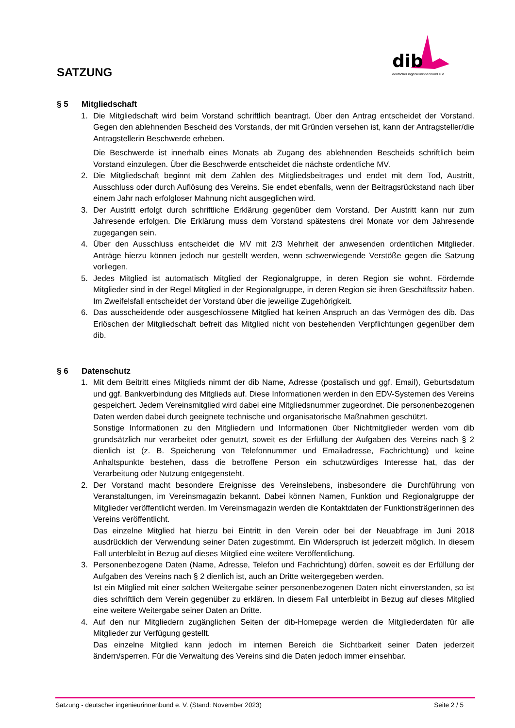dib
deutscher ingenieurinnenbund e.V.
SATZUNG
§ 5 Mitgliedschaft
1. Die Mitgliedschaft wird beim Vorstand schriftlich beantragt. Über den Antrag entscheidet der Vorstand. Gegen den ablehnenden Bescheid des Vorstands, der mit Gründen versehen ist, kann der Antragsteller/die Antragstellerin Beschwerde erheben.
Die Beschwerde ist innerhalb eines Monats ab Zugang des ablehnenden Bescheids schriftlich beim Vorstand einzulegen. Über die Beschwerde entscheidet die nächste ordentliche MV.
2. Die Mitgliedschaft beginnt mit dem Zahlen des Mitgliedsbeitrages und endet mit dem Tod, Austritt, Ausschluss oder durch Auflösung des Vereins. Sie endet ebenfalls, wenn der Beitragsrückstand nach über einem Jahr nach erfolgloser Mahnung nicht ausgeglichen wird.
3. Der Austritt erfolgt durch schriftliche Erklärung gegenüber dem Vorstand. Der Austritt kann nur zum Jahresende erfolgen. Die Erklärung muss dem Vorstand spätestens drei Monate vor dem Jahresende zugegangen sein.
4. Über den Ausschluss entscheidet die MV mit 2/3 Mehrheit der anwesenden ordentlichen Mitglieder. Anträge hierzu können jedoch nur gestellt werden, wenn schwerwiegende Verstöße gegen die Satzung vorliegen.
5. Jedes Mitglied ist automatisch Mitglied der Regionalgruppe, in deren Region sie wohnt. Fördernde Mitglieder sind in der Regel Mitglied in der Regionalgruppe, in deren Region sie ihren Geschäftssitz haben. Im Zweifelsfall entscheidet der Vorstand über die jeweilige Zugehörigkeit.
6. Das ausscheidende oder ausgeschlossene Mitglied hat keinen Anspruch an das Vermögen des dib. Das Erlöschen der Mitgliedschaft befreit das Mitglied nicht von bestehenden Verpflichtungen gegenüber dem dib.
§ 6 Datenschutz
1. Mit dem Beitritt eines Mitglieds nimmt der dib Name, Adresse (postalisch und ggf. Email), Geburtsdatum und ggf. Bankverbindung des Mitglieds auf. Diese Informationen werden in den EDV-Systemen des Vereins gespeichert. Jedem Vereinsmitglied wird dabei eine Mitgliedsnummer zugeordnet. Die personenbezogenen Daten werden dabei durch geeignete technische und organisatorische Maßnahmen geschützt.
Sonstige Informationen zu den Mitgliedern und Informationen über Nichtmitglieder werden vom dib grundsätzlich nur verarbeitet oder genutzt, soweit es der Erfüllung der Aufgaben des Vereins nach § 2 dienlich ist (z. B. Speicherung von Telefonnummer und Emailadresse, Fachrichtung) und keine Anhaltspunkte bestehen, dass die betroffene Person ein schutzwürdiges Interesse hat, das der Verarbeitung oder Nutzung entgegensteht.
2. Der Vorstand macht besondere Ereignisse des Vereinslebens, insbesondere die Durchführung von Veranstaltungen, im Vereinsmagazin bekannt. Dabei können Namen, Funktion und Regionalgruppe der Mitglieder veröffentlicht werden. Im Vereinsmagazin werden die Kontaktdaten der Funktionsträgerinnen des Vereins veröffentlicht.
Das einzelne Mitglied hat hierzu bei Eintritt in den Verein oder bei der Neuabfrage im Juni 2018 ausdrücklich der Verwendung seiner Daten zugestimmt. Ein Widerspruch ist jederzeit möglich. In diesem Fall unterbleibt in Bezug auf dieses Mitglied eine weitere Veröffentlichung.
3. Personenbezogene Daten (Name, Adresse, Telefon und Fachrichtung) dürfen, soweit es der Erfüllung der Aufgaben des Vereins nach § 2 dienlich ist, auch an Dritte weitergegeben werden.
Ist ein Mitglied mit einer solchen Weitergabe seiner personenbezogenen Daten nicht einverstanden, so ist dies schriftlich dem Verein gegenüber zu erklären. In diesem Fall unterbleibt in Bezug auf dieses Mitglied eine weitere Weitergabe seiner Daten an Dritte.
4. Auf den nur Mitgliedern zugänglichen Seiten der dib-Homepage werden die Mitgliederdaten für alle Mitglieder zur Verfügung gestellt.
Das einzelne Mitglied kann jedoch im internen Bereich die Sichtbarkeit seiner Daten jederzeit ändern/sperren. Für die Verwaltung des Vereins sind die Daten jedoch immer einsehbar.
Satzung - deutscher ingenieurinnenbund e. V. (Stand: November 2023) Seite 2 / 5